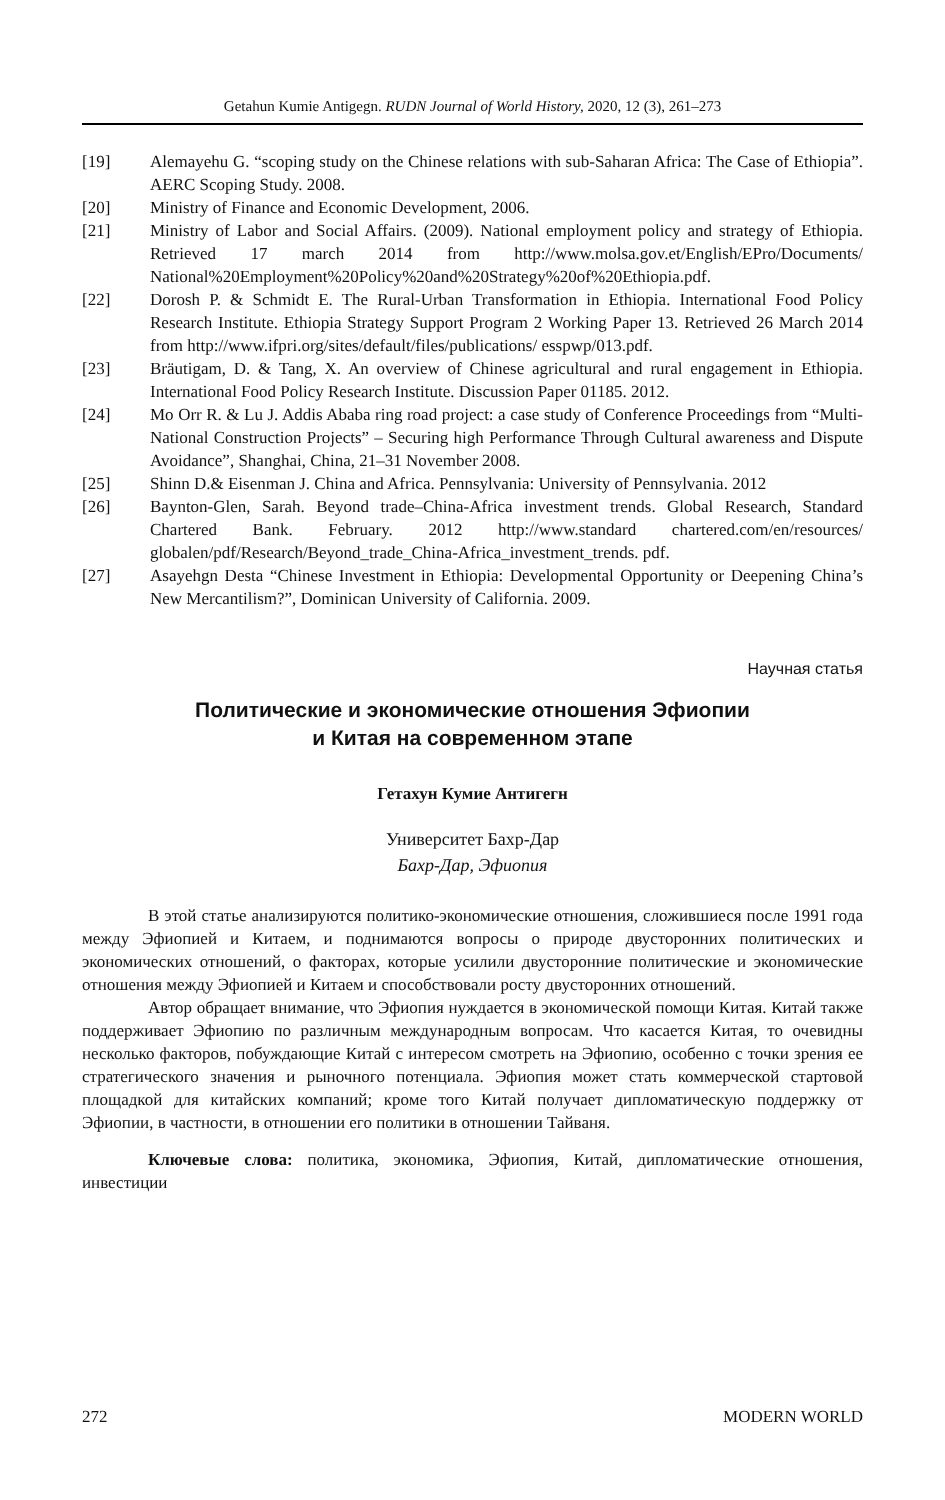Getahun Kumie Antigegn. RUDN Journal of World History, 2020, 12 (3), 261–273
[19] Alemayehu G. “scoping study on the Chinese relations with sub-Saharan Africa: The Case of Ethiopia”. AERC Scoping Study. 2008.
[20] Ministry of Finance and Economic Development, 2006.
[21] Ministry of Labor and Social Affairs. (2009). National employment policy and strategy of Ethiopia. Retrieved 17 march 2014 from http://www.molsa.gov.et/English/EPro/Documents/ National%20Employment%20Policy%20and%20Strategy%20of%20Ethiopia.pdf.
[22] Dorosh P. & Schmidt E. The Rural-Urban Transformation in Ethiopia. International Food Policy Research Institute. Ethiopia Strategy Support Program 2 Working Paper 13. Retrieved 26 March 2014 from http://www.ifpri.org/sites/default/files/publications/ esspwp/013.pdf.
[23] Bräutigam, D. & Tang, X. An overview of Chinese agricultural and rural engagement in Ethiopia. International Food Policy Research Institute. Discussion Paper 01185. 2012.
[24] Mo Orr R. & Lu J. Addis Ababa ring road project: a case study of Conference Proceedings from “Multi- National Construction Projects” – Securing high Performance Through Cultural awareness and Dispute Avoidance”, Shanghai, China, 21–31 November 2008.
[25] Shinn D.& Eisenman J. China and Africa. Pennsylvania: University of Pennsylvania. 2012
[26] Baynton-Glen, Sarah. Beyond trade–China-Africa investment trends. Global Research, Standard Chartered Bank. February. 2012 http://www.standard chartered.com/en/resources/ globalen/pdf/Research/Beyond_trade_China-Africa_investment_trends. pdf.
[27] Asayehgn Desta “Chinese Investment in Ethiopia: Developmental Opportunity or Deepening China’s New Mercantilism?”, Dominican University of California. 2009.
Научная статья
Политические и экономические отношения Эфиопии
и Китая на современном этапе
Гетахун Кумие Антигегн
Университет Бахр-Дар
Бахр-Дар, Эфиопия
В этой статье анализируются политико-экономические отношения, сложившиеся после 1991 года между Эфиопией и Китаем, и поднимаются вопросы о природе двусторонних политических и экономических отношений, о факторах, которые усилили двусторонние политические и экономические отношения между Эфиопией и Китаем и способствовали росту двусторонних отношений.
Автор обращает внимание, что Эфиопия нуждается в экономической помощи Китая. Китай также поддерживает Эфиопию по различным международным вопросам. Что касается Китая, то очевидны несколько факторов, побуждающие Китай с интересом смотреть на Эфиопию, особенно с точки зрения ее стратегического значения и рыночного потенциала. Эфиопия может стать коммерческой стартовой площадкой для китайских компаний; кроме того Китай получает дипломатическую поддержку от Эфиопии, в частности, в отношении его политики в отношении Тайваня.
Ключевые слова: политика, экономика, Эфиопия, Китай, дипломатические отношения, инвестиции
272 MODERN WORLD